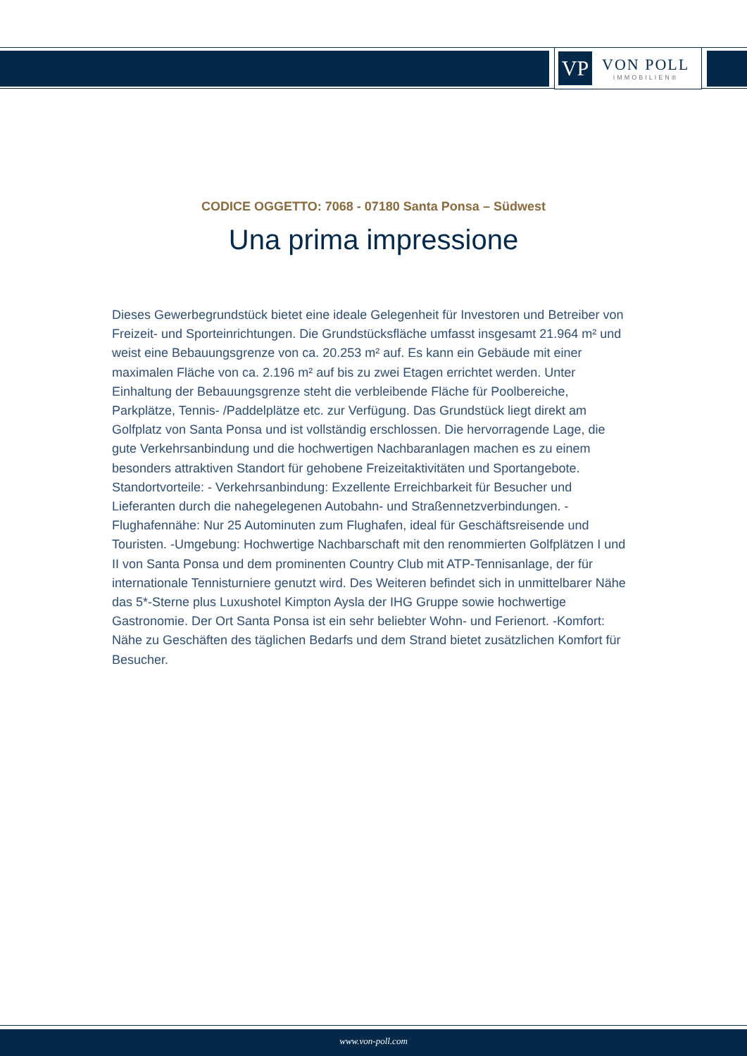VP
VON POLL
IMMOBILIEN®
CODICE OGGETTO: 7068 - 07180 Santa Ponsa – Südwest
Una prima impressione
Dieses Gewerbegrundstück bietet eine ideale Gelegenheit für Investoren und Betreiber von Freizeit- und Sporteinrichtungen. Die Grundstücksfläche umfasst insgesamt 21.964 m² und weist eine Bebauungsgrenze von ca. 20.253 m² auf. Es kann ein Gebäude mit einer maximalen Fläche von ca. 2.196 m² auf bis zu zwei Etagen errichtet werden. Unter Einhaltung der Bebauungsgrenze steht die verbleibende Fläche für Poolbereiche, Parkplätze, Tennis- /Paddelplätze etc. zur Verfügung. Das Grundstück liegt direkt am Golfplatz von Santa Ponsa und ist vollständig erschlossen. Die hervorragende Lage, die gute Verkehrsanbindung und die hochwertigen Nachbaranlagen machen es zu einem besonders attraktiven Standort für gehobene Freizeitaktivitäten und Sportangebote. Standortvorteile: - Verkehrsanbindung: Exzellente Erreichbarkeit für Besucher und Lieferanten durch die nahegelegenen Autobahn- und Straßennetzverbindungen. - Flughafennähe: Nur 25 Autominuten zum Flughafen, ideal für Geschäftsreisende und Touristen. -Umgebung: Hochwertige Nachbarschaft mit den renommierten Golfplätzen I und II von Santa Ponsa und dem prominenten Country Club mit ATP-Tennisanlage, der für internationale Tennisturniere genutzt wird. Des Weiteren befindet sich in unmittelbarer Nähe das 5*-Sterne plus Luxushotel Kimpton Aysla der IHG Gruppe sowie hochwertige Gastronomie. Der Ort Santa Ponsa ist ein sehr beliebter Wohn- und Ferienort. -Komfort: Nähe zu Geschäften des täglichen Bedarfs und dem Strand bietet zusätzlichen Komfort für Besucher.
www.von-poll.com